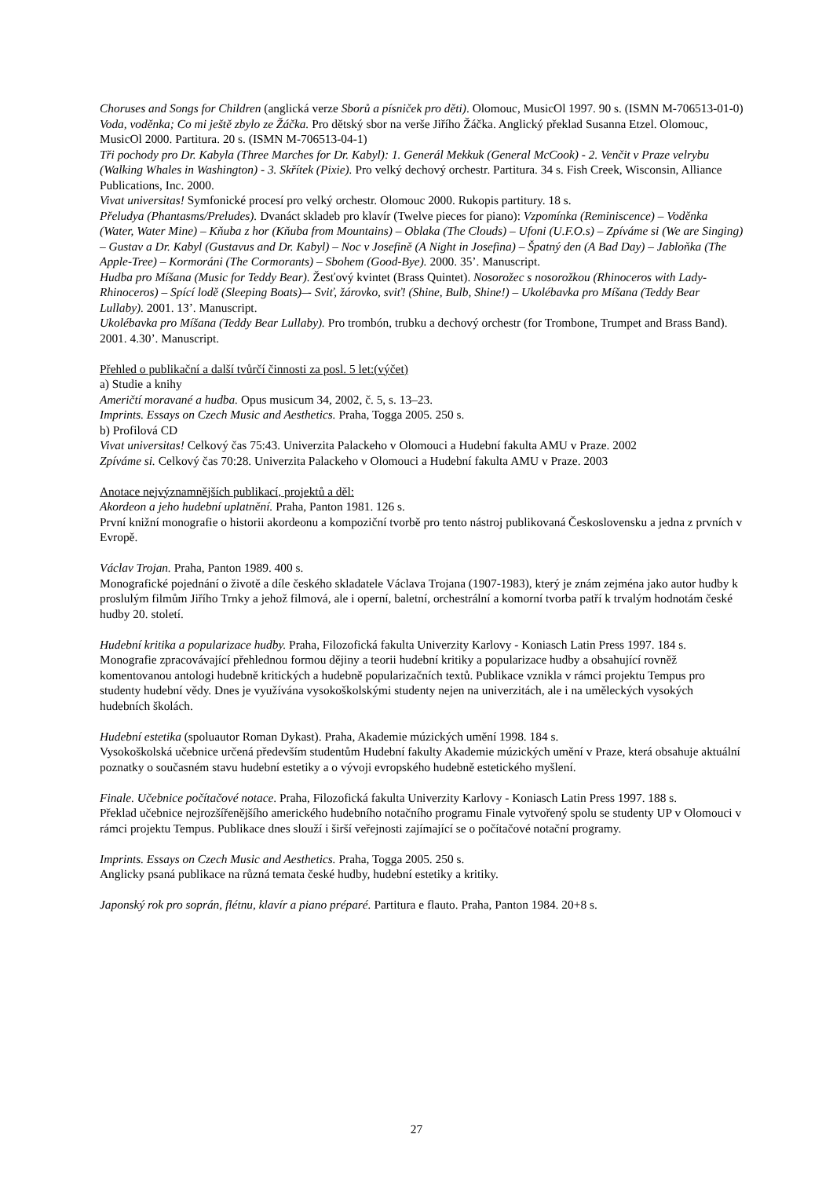Choruses and Songs for Children (anglická verze Sborů a písniček pro děti). Olomouc, MusicOl 1997. 90 s. (ISMN M-706513-01-0)
Voda, voděnka; Co mi ještě zbylo ze Žáčka. Pro dětský sbor na verše Jiřího Žáčka. Anglický překlad Susanna Etzel. Olomouc, MusicOl 2000. Partitura. 20 s. (ISMN M-706513-04-1)
Tři pochody pro Dr. Kabyla (Three Marches for Dr. Kabyl): 1. Generál Mekkuk (General McCook) - 2. Venčit v Praze velrybu (Walking Whales in Washington) - 3. Skřítek (Pixie). Pro velký dechový orchestr. Partitura. 34 s. Fish Creek, Wisconsin, Alliance Publications, Inc. 2000.
Vivat universitas! Symfonické procesí pro velký orchestr. Olomouc 2000. Rukopis partitury. 18 s.
Přeludya (Phantasms/Preludes). Dvanáct skladeb pro klavír (Twelve pieces for piano): Vzpomínka (Reminiscence) – Voděnka (Water, Water Mine) – Kňuba z hor (Kňuba from Mountains) – Oblaka (The Clouds) – Ufoni (U.F.O.s) – Zpíváme si (We are Singing) – Gustav a Dr. Kabyl (Gustavus and Dr. Kabyl) – Noc v Josefině (A Night in Josefina) – Špatný den (A Bad Day) – Jabloňka (The Apple-Tree) – Kormoráni (The Cormorants) – Sbohem (Good-Bye). 2000. 35’. Manuscript.
Hudba pro Míšana (Music for Teddy Bear). Žesťový kvintet (Brass Quintet). Nosorožec s nosorožkou (Rhinoceros with Lady-Rhinoceros) – Spící lodě (Sleeping Boats)–- Sviť, žárovko, sviť! (Shine, Bulb, Shine!) – Ukolébavka pro Míšana (Teddy Bear Lullaby). 2001. 13’. Manuscript.
Ukolébavka pro Míšana (Teddy Bear Lullaby). Pro trombón, trubku a dechový orchestr (for Trombone, Trumpet and Brass Band). 2001. 4.30’. Manuscript.
Přehled o publikační a další tvůrčí činnosti za posl. 5 let:(výčet)
a) Studie a knihy
Američtí moravané a hudba. Opus musicum 34, 2002, č. 5, s. 13–23.
Imprints. Essays on Czech Music and Aesthetics. Praha, Togga 2005. 250 s.
b) Profilová CD
Vivat universitas! Celkový čas 75:43. Univerzita Palackeho v Olomouci a Hudební fakulta AMU v Praze. 2002
Zpíváme si. Celkový čas 70:28. Univerzita Palackeho v Olomouci a Hudební fakulta AMU v Praze. 2003
Anotace nejvýznamnějších publikací, projektů a děl:
Akordeon a jeho hudební uplatnění. Praha, Panton 1981. 126 s.
První knižní monografie o historii akordeonu a kompoziční tvorbě pro tento nástroj publikovaná Československu a jedna z prvních v Evropě.
Václav Trojan. Praha, Panton 1989. 400 s.
Monografické pojednání o životě a díle českého skladatele Václava Trojana (1907-1983), který je znám zejména jako autor hudby k proslulým filmům Jiřího Trnky a jehož filmová, ale i operní, baletní, orchestrální a komorní tvorba patří k trvalým hodnotám české hudby 20. století.
Hudební kritika a popularizace hudby. Praha, Filozofická fakulta Univerzity Karlovy - Koniasch Latin Press 1997. 184 s.
Monografie zpracovávající přehlednou formou dějiny a teorii hudební kritiky a popularizace hudby a obsahující rovněž komentovanou antologi hudebně kritických a hudebně popularizačních textů. Publikace vznikla v rámci projektu Tempus pro studenty hudební vědy. Dnes je využívána vysokoškolskými studenty nejen na univerzitách, ale i na uměleckých vysokých hudebních školách.
Hudební estetika (spoluautor Roman Dykast). Praha, Akademie múzických umění 1998. 184 s.
Vysokoškolská učebnice určená především studentům Hudební fakulty Akademie múzických umění v Praze, která obsahuje aktuální poznatky o současném stavu hudební estetiky a o vývoji evropského hudebně estetického myšlení.
Finale. Učebnice počítačové notace. Praha, Filozofická fakulta Univerzity Karlovy - Koniasch Latin Press 1997. 188 s.
Překlad učebnice nejrozšířenějšího amerického hudebního notačního programu Finale vytvořený spolu se studenty UP v Olomouci v rámci projektu Tempus. Publikace dnes slouží i širší veřejnosti zajímající se o počítačové notační programy.
Imprints. Essays on Czech Music and Aesthetics. Praha, Togga 2005. 250 s.
Anglicky psaná publikace na různá temata české hudby, hudební estetiky a kritiky.
Japonský rok pro soprán, flétnu, klavír a piano préparé. Partitura e flauto. Praha, Panton 1984. 20+8 s.
27